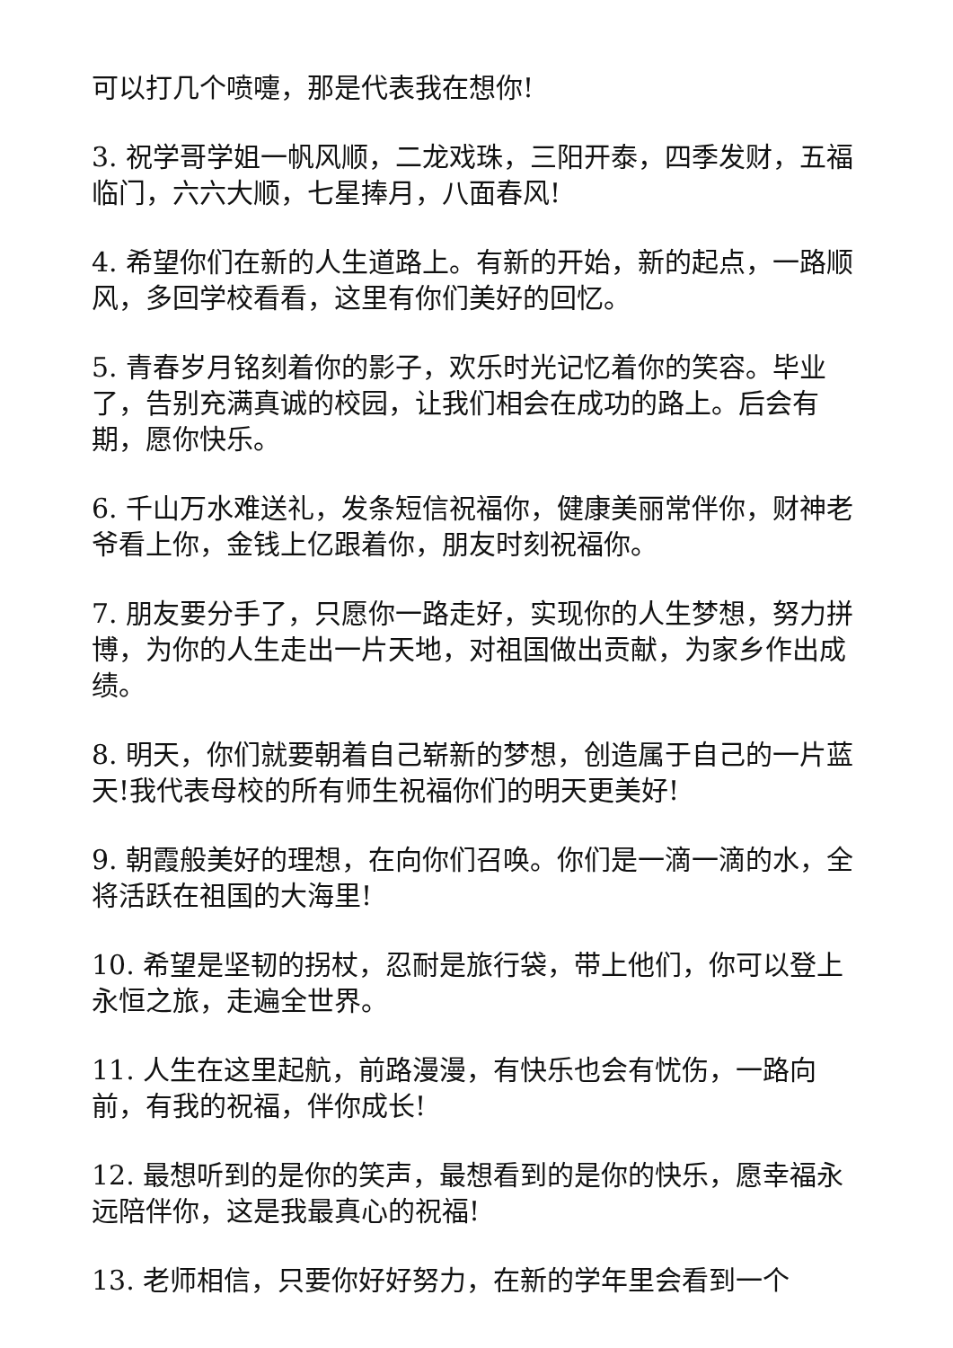可以打几个喷嚏，那是代表我在想你!
3. 祝学哥学姐一帆风顺，二龙戏珠，三阳开泰，四季发财，五福临门，六六大顺，七星捧月，八面春风!
4. 希望你们在新的人生道路上。有新的开始，新的起点，一路顺风，多回学校看看，这里有你们美好的回忆。
5. 青春岁月铭刻着你的影子，欢乐时光记忆着你的笑容。毕业了，告别充满真诚的校园，让我们相会在成功的路上。后会有期，愿你快乐。
6. 千山万水难送礼，发条短信祝福你，健康美丽常伴你，财神老爷看上你，金钱上亿跟着你，朋友时刻祝福你。
7. 朋友要分手了，只愿你一路走好，实现你的人生梦想，努力拼博，为你的人生走出一片天地，对祖国做出贡献，为家乡作出成绩。
8. 明天，你们就要朝着自己崭新的梦想，创造属于自己的一片蓝天!我代表母校的所有师生祝福你们的明天更美好!
9. 朝霞般美好的理想，在向你们召唤。你们是一滴一滴的水，全将活跃在祖国的大海里!
10. 希望是坚韧的拐杖，忍耐是旅行袋，带上他们，你可以登上永恒之旅，走遍全世界。
11. 人生在这里起航，前路漫漫，有快乐也会有忧伤，一路向前，有我的祝福，伴你成长!
12. 最想听到的是你的笑声，最想看到的是你的快乐，愿幸福永远陪伴你，这是我最真心的祝福!
13. 老师相信，只要你好好努力，在新的学年里会看到一个